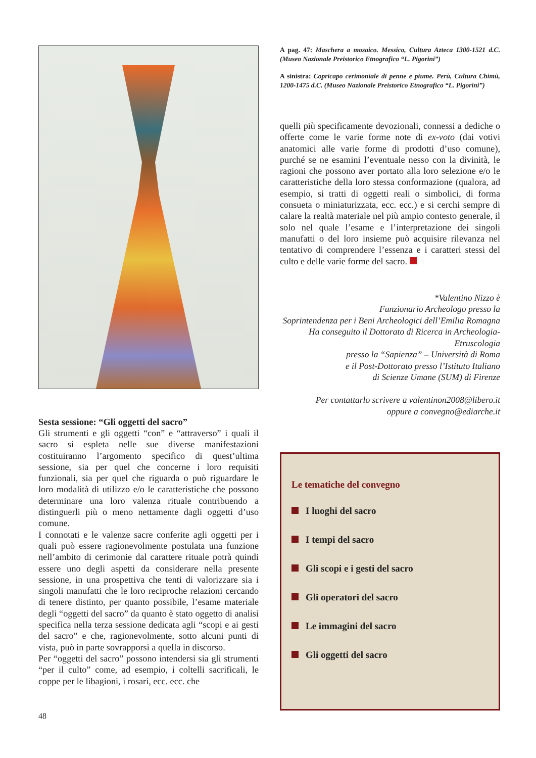Sesta sessione: “Gli oggetti del sacro”
Gli strumenti e gli oggetti “con” e “attraverso” i quali il sacro si espleta nelle sue diverse manifestazioni costituiranno l’argomento specifico di quest’ultima sessione, sia per quel che concerne i loro requisiti funzionali, sia per quel che riguarda o può riguardare le loro modalità di utilizzo e/o le caratteristiche che possono determinare una loro valenza rituale contribuendo a distinguerli più o meno nettamente dagli oggetti d’uso comune.
I connotati e le valenze sacre conferite agli oggetti per i quali può essere ragionevolmente postulata una funzione nell’ambito di cerimonie dal carattere rituale potrà quindi essere uno degli aspetti da considerare nella presente sessione, in una prospettiva che tenti di valorizzare sia i singoli manufatti che le loro reciproche relazioni cercando di tenere distinto, per quanto possibile, l’esame materiale degli “oggetti del sacro” da quanto è stato oggetto di analisi specifica nella terza sessione dedicata agli “scopi e ai gesti del sacro” e che, ragionevolmente, sotto alcuni punti di vista, può in parte sovrapporsi a quella in discorso.
Per “oggetti del sacro” possono intendersi sia gli strumenti “per il culto” come, ad esempio, i coltelli sacrificali, le coppe per le libagioni, i rosari, ecc. ecc. che
A pag. 47: Maschera a mosaico. Messico, Cultura Azteca 1300-1521 d.C. (Museo Nazionale Preistorico Etnografico “L. Pigorini”)
A sinistra: Copricapo cerimoniale di penne e piume. Perù, Cultura Chimù, 1200-1475 d.C. (Museo Nazionale Preistorico Etnografico “L. Pigorini”)
quelli più specificamente devozionali, connessi a dediche o offerte come le varie forme note di ex-voto (dai votivi anatomici alle varie forme di prodotti d’uso comune), purché se ne esamini l’eventuale nesso con la divinità, le ragioni che possono aver portato alla loro selezione e/o le caratteristiche della loro stessa conformazione (qualora, ad esempio, si tratti di oggetti reali o simbolici, di forma consueta o miniaturizzata, ecc. ecc.) e si cerchi sempre di calare la realtà materiale nel più ampio contesto generale, il solo nel quale l’esame e l’interpretazione dei singoli manufatti o del loro insieme può acquisire rilevanza nel tentativo di comprendere l’essenza e i caratteri stessi del culto e delle varie forme del sacro.
*Valentino Nizzo è
Funzionario Archeologo presso la
Soprintendenza per i Beni Archeologici dell’Emilia Romagna
Ha conseguito il Dottorato di Ricerca in Archeologia-Etruscologia
presso la “Sapienza” – Università di Roma
e il Post-Dottorato presso l’Istituto Italiano
di Scienze Umane (SUM) di Firenze
Per contattarlo scrivere a valentinon2008@libero.it
oppure a convegno@ediarche.it
Le tematiche del convegno
I luoghi del sacro
I tempi del sacro
Gli scopi e i gesti del sacro
Gli operatori del sacro
Le immagini del sacro
Gli oggetti del sacro
48